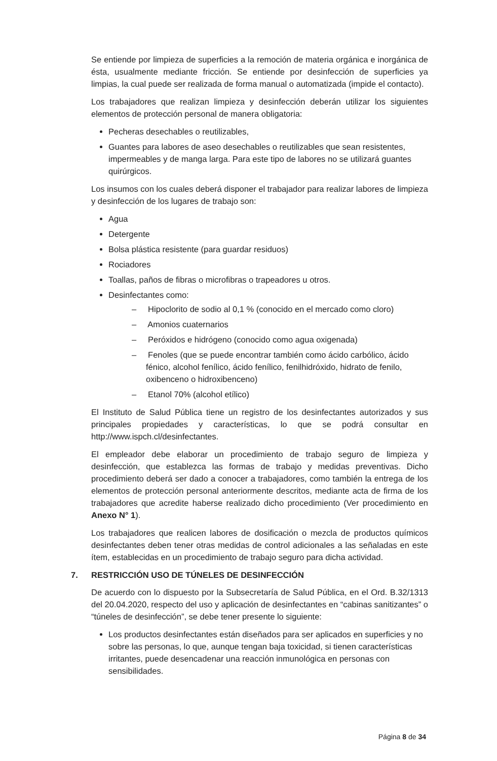Se entiende por limpieza de superficies a la remoción de materia orgánica e inorgánica de ésta, usualmente mediante fricción. Se entiende por desinfección de superficies ya limpias, la cual puede ser realizada de forma manual o automatizada (impide el contacto).
Los trabajadores que realizan limpieza y desinfección deberán utilizar los siguientes elementos de protección personal de manera obligatoria:
Pecheras desechables o reutilizables,
Guantes para labores de aseo desechables o reutilizables que sean resistentes, impermeables y de manga larga. Para este tipo de labores no se utilizará guantes quirúrgicos.
Los insumos con los cuales deberá disponer el trabajador para realizar labores de limpieza y desinfección de los lugares de trabajo son:
Agua
Detergente
Bolsa plástica resistente (para guardar residuos)
Rociadores
Toallas, paños de fibras o microfibras o trapeadores u otros.
Desinfectantes como:
– Hipoclorito de sodio al 0,1 % (conocido en el mercado como cloro)
– Amonios cuaternarios
– Peróxidos e hidrógeno (conocido como agua oxigenada)
– Fenoles (que se puede encontrar también como ácido carbólico, ácido fénico, alcohol fenílico, ácido fenílico, fenilhidróxido, hidrato de fenilo, oxibenceno o hidroxibenceno)
– Etanol 70% (alcohol etílico)
El Instituto de Salud Pública tiene un registro de los desinfectantes autorizados y sus principales propiedades y características, lo que se podrá consultar en http://www.ispch.cl/desinfectantes.
El empleador debe elaborar un procedimiento de trabajo seguro de limpieza y desinfección, que establezca las formas de trabajo y medidas preventivas. Dicho procedimiento deberá ser dado a conocer a trabajadores, como también la entrega de los elementos de protección personal anteriormente descritos, mediante acta de firma de los trabajadores que acredite haberse realizado dicho procedimiento (Ver procedimiento en Anexo N° 1).
Los trabajadores que realicen labores de dosificación o mezcla de productos químicos desinfectantes deben tener otras medidas de control adicionales a las señaladas en este ítem, establecidas en un procedimiento de trabajo seguro para dicha actividad.
7. RESTRICCIÓN USO DE TÚNELES DE DESINFECCIÓN
De acuerdo con lo dispuesto por la Subsecretaría de Salud Pública, en el Ord. B.32/1313 del 20.04.2020, respecto del uso y aplicación de desinfectantes en “cabinas sanitizantes” o “túneles de desinfección”, se debe tener presente lo siguiente:
Los productos desinfectantes están diseñados para ser aplicados en superficies y no sobre las personas, lo que, aunque tengan baja toxicidad, si tienen características irritantes, puede desencadenar una reacción inmunológica en personas con sensibilidades.
Página 8 de 34